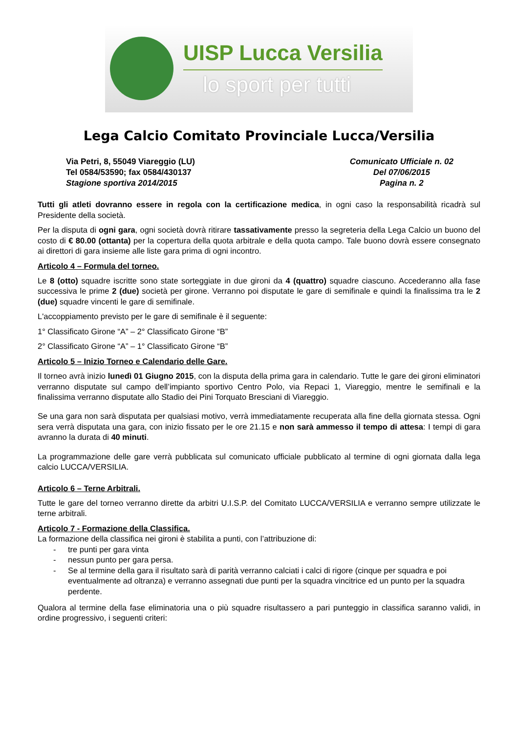UISP Lucca Versilia
lo sport per tutti
Lega Calcio Comitato Provinciale Lucca/Versilia
Via Petri, 8, 55049 Viareggio (LU)
Tel 0584/53590; fax 0584/430137
Stagione sportiva 2014/2015
Comunicato Ufficiale n. 02
Del 07/06/2015
Pagina n. 2
Tutti gli atleti dovranno essere in regola con la certificazione medica, in ogni caso la responsabilità ricadrà sul Presidente della società.
Per la disputa di ogni gara, ogni società dovrà ritirare tassativamente presso la segreteria della Lega Calcio un buono del costo di € 80.00 (ottanta) per la copertura della quota arbitrale e della quota campo. Tale buono dovrà essere consegnato ai direttori di gara insieme alle liste gara prima di ogni incontro.
Articolo 4 – Formula del torneo.
Le 8 (otto) squadre iscritte sono state sorteggiate in due gironi da 4 (quattro) squadre ciascuno. Accederanno alla fase successiva le prime 2 (due) società per girone. Verranno poi disputate le gare di semifinale e quindi la finalissima tra le 2 (due) squadre vincenti le gare di semifinale.
L'accoppiamento previsto per le gare di semifinale è il seguente:
1° Classificato Girone “A” – 2° Classificato Girone “B”
2° Classificato Girone “A” – 1° Classificato Girone “B”
Articolo 5 – Inizio Torneo e Calendario delle Gare.
Il torneo avrà inizio lunedì 01 Giugno 2015, con la disputa della prima gara in calendario. Tutte le gare dei gironi eliminatori verranno disputate sul campo dell’impianto sportivo Centro Polo, via Repaci 1, Viareggio, mentre le semifinali e la finalissima verranno disputate allo Stadio dei Pini Torquato Bresciani di Viareggio.
Se una gara non sarà disputata per qualsiasi motivo, verrà immediatamente recuperata alla fine della giornata stessa. Ogni sera verrà disputata una gara, con inizio fissato per le ore 21.15 e non sarà ammesso il tempo di attesa: I tempi di gara avranno la durata di 40 minuti.
La programmazione delle gare verrà pubblicata sul comunicato ufficiale pubblicato al termine di ogni giornata dalla lega calcio LUCCA/VERSILIA.
Articolo 6 – Terne Arbitrali.
Tutte le gare del torneo verranno dirette da arbitri U.I.S.P. del Comitato LUCCA/VERSILIA e verranno sempre utilizzate le terne arbitrali.
Articolo 7 - Formazione della Classifica.
La formazione della classifica nei gironi è stabilita a punti, con l’attribuzione di:
- tre punti per gara vinta
- nessun punto per gara persa.
- Se al termine della gara il risultato sarà di parità verranno calciati i calci di rigore (cinque per squadra e poi eventualmente ad oltranza) e verranno assegnati due punti per la squadra vincitrice ed un punto per la squadra perdente.
Qualora al termine della fase eliminatoria una o più squadre risultassero a pari punteggio in classifica saranno validi, in ordine progressivo, i seguenti criteri: